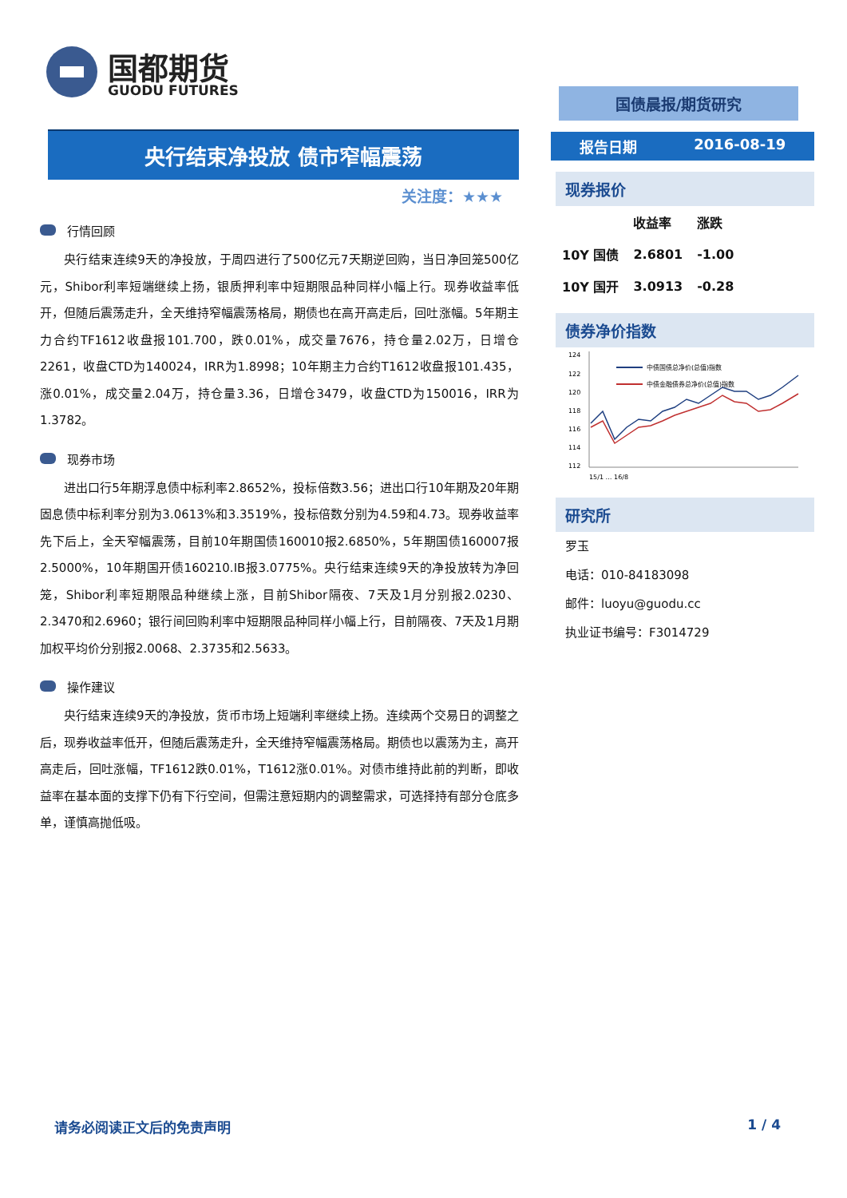国都期货
GUODU FUTURES
央行结束净投放 债市窄幅震荡
关注度：★★★
行情回顾
央行结束连续9天的净投放，于周四进行了500亿元7天期逆回购，当日净回笼500亿元，Shibor利率短端继续上扬，银质押利率中短期限品种同样小幅上行。现券收益率低开，但随后震荡走升，全天维持窄幅震荡格局，期债也在高开高走后，回吐涨幅。5年期主力合约TF1612收盘报101.700，跌0.01%，成交量7676，持仓量2.02万，日增仓2261，收盘CTD为140024，IRR为1.8998；10年期主力合约T1612收盘报101.435，涨0.01%，成交量2.04万，持仓量3.36，日增仓3479，收盘CTD为150016，IRR为1.3782。
现券市场
进出口行5年期浮息债中标利率2.8652%，投标倍数3.56；进出口行10年期及20年期固息债中标利率分别为3.0613%和3.3519%，投标倍数分别为4.59和4.73。现券收益率先下后上，全天窄幅震荡，目前10年期国债160010报2.6850%，5年期国债160007报2.5000%，10年期国开债160210.IB报3.0775%。央行结束连续9天的净投放转为净回笼，Shibor利率短期限品种继续上涨，目前Shibor隔夜、7天及1月分别报2.0230、2.3470和2.6960；银行间回购利率中短期限品种同样小幅上行，目前隔夜、7天及1月期加权平均价分别报2.0068、2.3735和2.5633。
操作建议
央行结束连续9天的净投放，货币市场上短端利率继续上扬。连续两个交易日的调整之后，现券收益率低开，但随后震荡走升，全天维持窄幅震荡格局。期债也以震荡为主，高开高走后，回吐涨幅，TF1612跌0.01%，T1612涨0.01%。对债市维持此前的判断，即收益率在基本面的支撑下仍有下行空间，但需注意短期内的调整需求，可选择持有部分仓底多单，谨慎高抛低吸。
国债晨报/期货研究
报告日期 2016-08-19
现券报价
| | 收益率 | 涨跌 |
| --- | --- | --- |
| 10Y 国债 | 2.6801 | -1.00 |
| 10Y 国开 | 3.0913 | -0.28 |
债券净价指数
124
122
120
118
116
114
112
中债国债总净价(总值)指数
中债金融债券总净价(总值)指数
15/1 … 16/8
研究所
罗玉
电话：010-84183098
邮件：luoyu@guodu.cc
执业证书编号：F3014729
请务必阅读正文后的免责声明 1 / 4